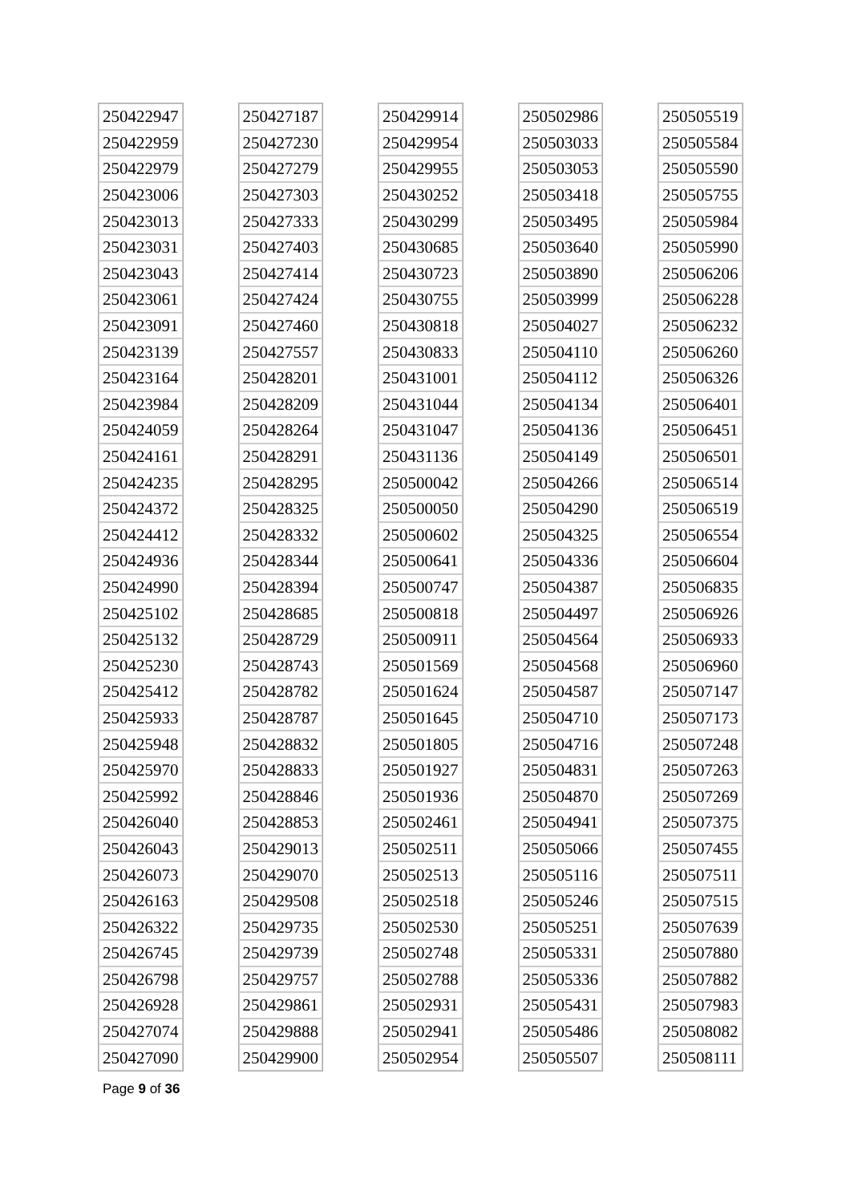| 250422947 |
| 250422959 |
| 250422979 |
| 250423006 |
| 250423013 |
| 250423031 |
| 250423043 |
| 250423061 |
| 250423091 |
| 250423139 |
| 250423164 |
| 250423984 |
| 250424059 |
| 250424161 |
| 250424235 |
| 250424372 |
| 250424412 |
| 250424936 |
| 250424990 |
| 250425102 |
| 250425132 |
| 250425230 |
| 250425412 |
| 250425933 |
| 250425948 |
| 250425970 |
| 250425992 |
| 250426040 |
| 250426043 |
| 250426073 |
| 250426163 |
| 250426322 |
| 250426745 |
| 250426798 |
| 250426928 |
| 250427074 |
| 250427090 |
| 250427187 |
| 250427230 |
| 250427279 |
| 250427303 |
| 250427333 |
| 250427403 |
| 250427414 |
| 250427424 |
| 250427460 |
| 250427557 |
| 250428201 |
| 250428209 |
| 250428264 |
| 250428291 |
| 250428295 |
| 250428325 |
| 250428332 |
| 250428344 |
| 250428394 |
| 250428685 |
| 250428729 |
| 250428743 |
| 250428782 |
| 250428787 |
| 250428832 |
| 250428833 |
| 250428846 |
| 250428853 |
| 250429013 |
| 250429070 |
| 250429508 |
| 250429735 |
| 250429739 |
| 250429757 |
| 250429861 |
| 250429888 |
| 250429900 |
| 250429914 |
| 250429954 |
| 250429955 |
| 250430252 |
| 250430299 |
| 250430685 |
| 250430723 |
| 250430755 |
| 250430818 |
| 250430833 |
| 250431001 |
| 250431044 |
| 250431047 |
| 250431136 |
| 250500042 |
| 250500050 |
| 250500602 |
| 250500641 |
| 250500747 |
| 250500818 |
| 250500911 |
| 250501569 |
| 250501624 |
| 250501645 |
| 250501805 |
| 250501927 |
| 250501936 |
| 250502461 |
| 250502511 |
| 250502513 |
| 250502518 |
| 250502530 |
| 250502748 |
| 250502788 |
| 250502931 |
| 250502941 |
| 250502954 |
| 250502986 |
| 250503033 |
| 250503053 |
| 250503418 |
| 250503495 |
| 250503640 |
| 250503890 |
| 250503999 |
| 250504027 |
| 250504110 |
| 250504112 |
| 250504134 |
| 250504136 |
| 250504149 |
| 250504266 |
| 250504290 |
| 250504325 |
| 250504336 |
| 250504387 |
| 250504497 |
| 250504564 |
| 250504568 |
| 250504587 |
| 250504710 |
| 250504716 |
| 250504831 |
| 250504870 |
| 250504941 |
| 250505066 |
| 250505116 |
| 250505246 |
| 250505251 |
| 250505331 |
| 250505336 |
| 250505431 |
| 250505486 |
| 250505507 |
| 250505519 |
| 250505584 |
| 250505590 |
| 250505755 |
| 250505984 |
| 250505990 |
| 250506206 |
| 250506228 |
| 250506232 |
| 250506260 |
| 250506326 |
| 250506401 |
| 250506451 |
| 250506501 |
| 250506514 |
| 250506519 |
| 250506554 |
| 250506604 |
| 250506835 |
| 250506926 |
| 250506933 |
| 250506960 |
| 250507147 |
| 250507173 |
| 250507248 |
| 250507263 |
| 250507269 |
| 250507375 |
| 250507455 |
| 250507511 |
| 250507515 |
| 250507639 |
| 250507880 |
| 250507882 |
| 250507983 |
| 250508082 |
| 250508111 |
Page 9 of 36